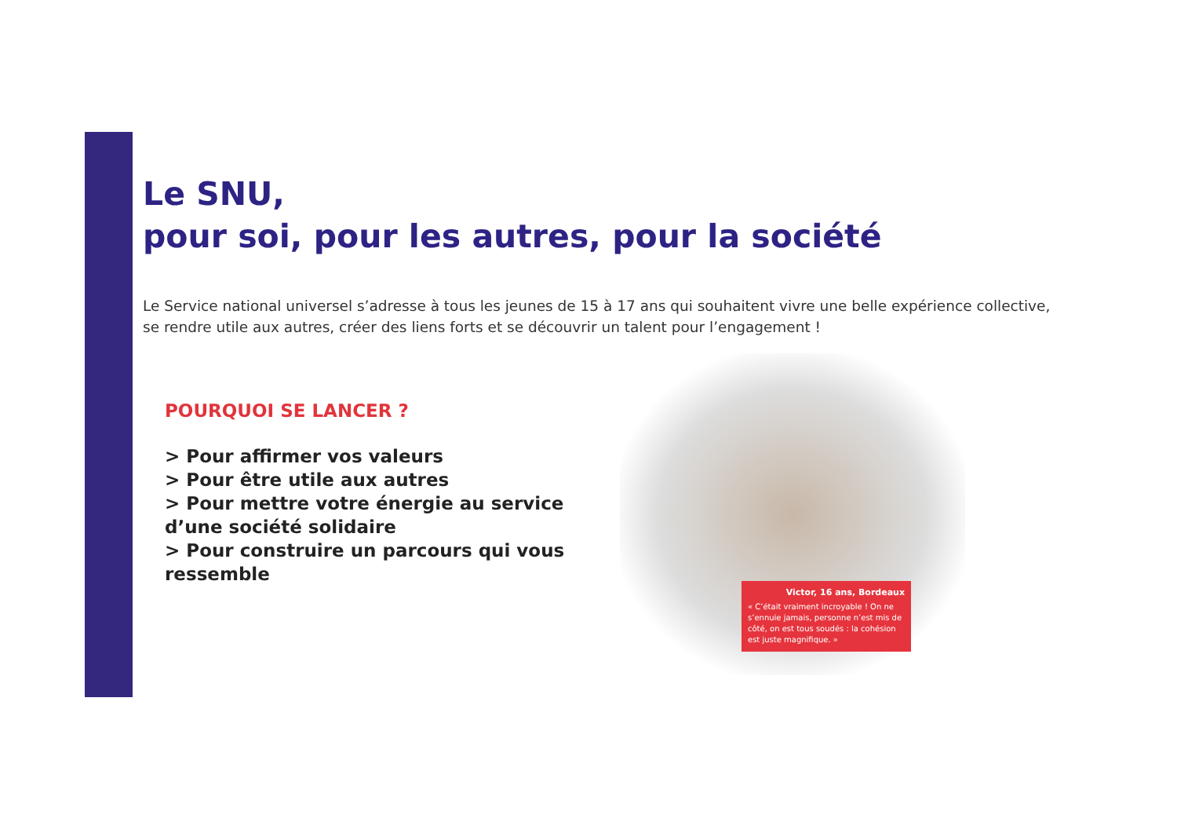Le SNU,
pour soi, pour les autres, pour la société
Le Service national universel s’adresse à tous les jeunes de 15 à 17 ans qui souhaitent vivre une belle expérience collective, se rendre utile aux autres, créer des liens forts et se découvrir un talent pour l’engagement !
POURQUOI SE LANCER ?
> Pour affirmer vos valeurs
> Pour être utile aux autres
> Pour mettre votre énergie au service d’une société solidaire
> Pour construire un parcours qui vous ressemble
Victor, 16 ans, Bordeaux
« C’était vraiment incroyable ! On ne s’ennuie jamais, personne n’est mis de côté, on est tous soudés : la cohésion est juste magnifique. »